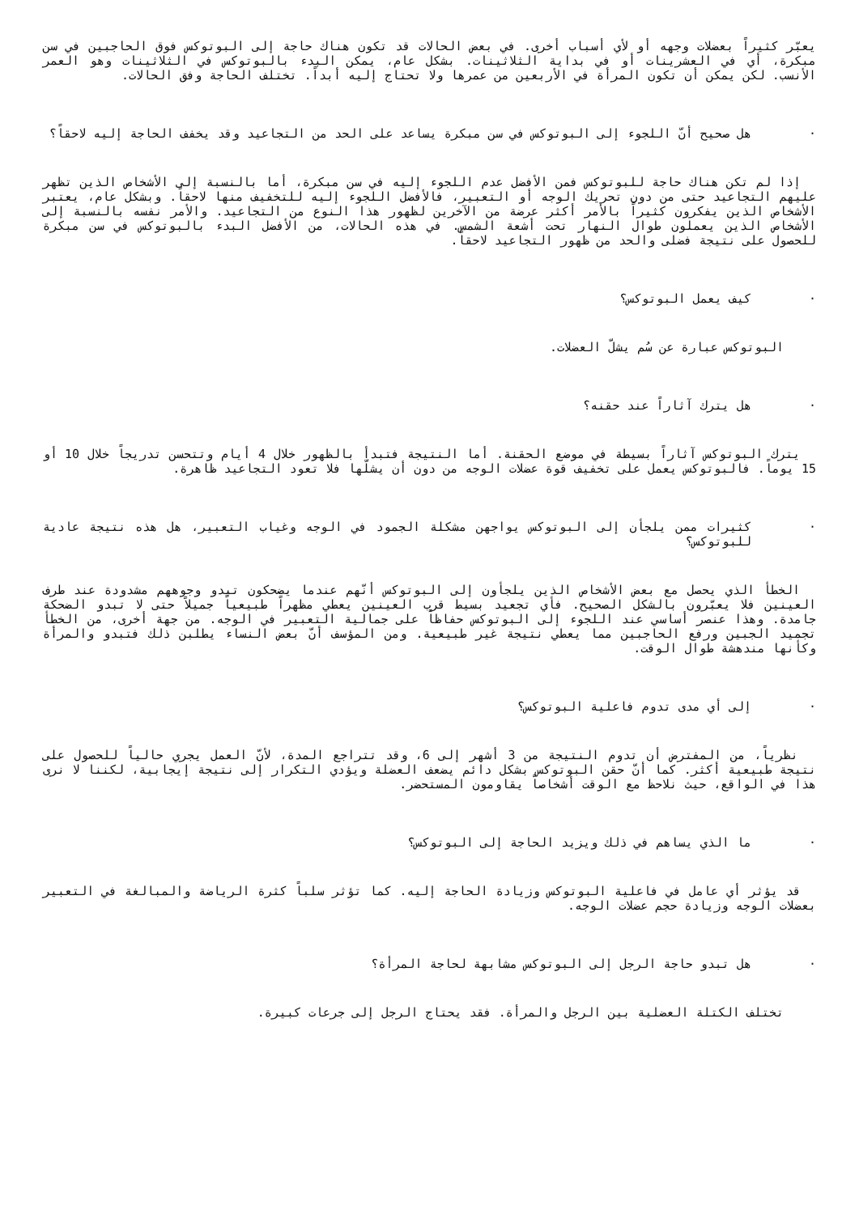يعبّر كثيراً بعضلات وجهه أو لأي أسباب أخرى. في بعض الحالات قد تكون هناك حاجة إلى البوتوكس فوق الحاجبين في سن مبكرة، أي في العشرينات أو في بداية الثلاثينات. بشكل عام، يمكن البدء بالبوتوكس في الثلاثينات وهو العمر الأنسب. لكن يمكن أن تكون المرأة في الأربعين من عمرها ولا تحتاج إليه أبداً. تختلف الحاجة وفق الحالات.
· هل صحيح أنّ اللجوء إلى البوتوكس في سن مبكرة يساعد على الحد من التجاعيد وقد يخفف الحاجة إليه لاحقاً؟
إذا لم تكن هناك حاجة للبوتوكس فمن الأفضل عدم اللجوء إليه في سن مبكرة، أما بالنسبة إلى الأشخاص الذين تظهر عليهم التجاعيد حتى من دون تحريك الوجه أو التعبير، فالأفضل اللجوء إليه للتخفيف منها لاحقاً. وبشكل عام، يعتبر الأشخاص الذين يفكرون كثيراً بالأمر أكثر عرضة من الآخرين لظهور هذا النوع من التجاعيد. والأمر نفسه بالنسبة إلى الأشخاص الذين يعملون طوال النهار تحت أشعة الشمس. في هذه الحالات، من الأفضل البدء بالبوتوكس في سن مبكرة للحصول على نتيجة فضلى والحد من ظهور التجاعيد لاحقاً.
· كيف يعمل البوتوكس؟
البوتوكس عبارة عن سُم يشلّ العضلات.
· هل يترك آثاراً عند حقنه؟
يترك البوتوكس آثاراً بسيطة في موضع الحقنة. أما النتيجة فتبدأ بالظهور خلال 4 أيام وتتحسن تدريجاً خلال 10 أو 15 يوماً. فالبوتوكس يعمل على تخفيف قوة عضلات الوجه من دون أن يشلّها فلا تعود التجاعيد ظاهرة.
· كثيرات ممن يلجأن إلى البوتوكس يواجهن مشكلة الجمود في الوجه وغياب التعبير، هل هذه نتيجة عادية للبوتوكس؟
الخطأ الذي يحصل مع بعض الأشخاص الذين يلجأون إلى البوتوكس أنّهم عندما يضحكون تبدو وجوههم مشدودة عند طرف العينين فلا يعبّرون بالشكل الصحيح. فأي تجعيد بسيط قرب العينين يعطي مظهراً طبيعياً جميلاً حتى لا تبدو الضحكة جامدة. وهذا عنصر أساسي عند اللجوء إلى البوتوكس حفاظاً على جمالية التعبير في الوجه. من جهة أخرى، من الخطأ تجميد الجبين ورفع الحاجبين مما يعطي نتيجة غير طبيعية. ومن المؤسف أنّ بعض النساء يطلبن ذلك فتبدو والمرأة وكأنها مندهشة طوال الوقت.
· إلى أي مدى تدوم فاعلية البوتوكس؟
نظرياً، من المفترض أن تدوم النتيجة من 3 أشهر إلى 6، وقد تتراجع المدة، لأنّ العمل يجري حالياً للحصول على نتيجة طبيعية أكثر. كما أنّ حقن البوتوكس بشكل دائم يضعف العضلة ويؤدي التكرار إلى نتيجة إيجابية، لكننا لا نرى هذا في الواقع، حيث نلاحظ مع الوقت أشخاصاً يقاومون المستحضر.
· ما الذي يساهم في ذلك ويزيد الحاجة إلى البوتوكس؟
قد يؤثر أي عامل في فاعلية البوتوكس وزيادة الحاجة إليه. كما تؤثر سلباً كثرة الرياضة والمبالغة في التعبير بعضلات الوجه وزيادة حجم عضلات الوجه.
· هل تبدو حاجة الرجل إلى البوتوكس مشابهة لحاجة المرأة؟
تختلف الكتلة العضلية بين الرجل والمرأة. فقد يحتاج الرجل إلى جرعات كبيرة.